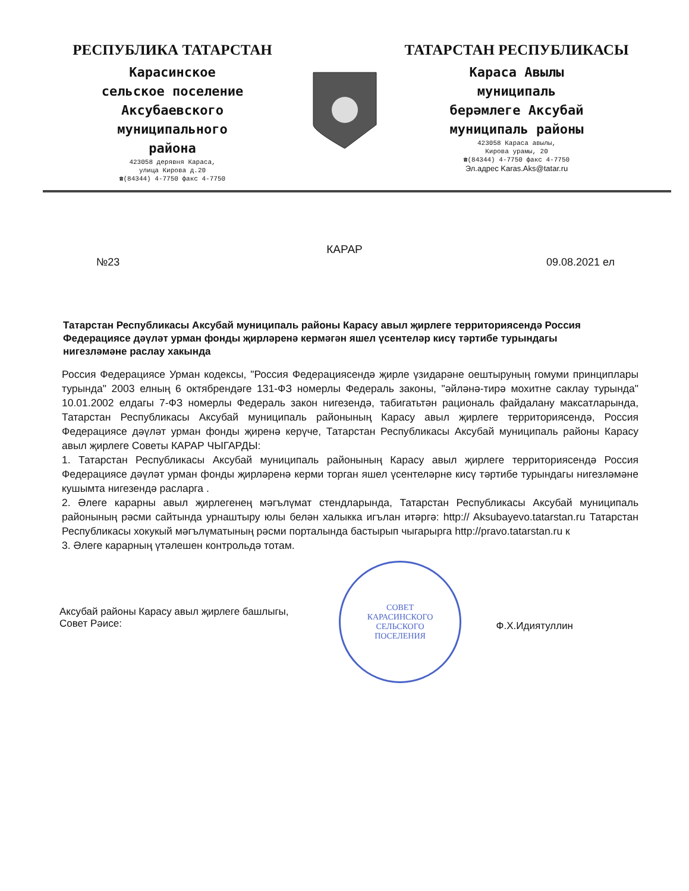РЕСПУБЛИКА ТАТАРСТАН
Карасинское
сельское поселение
Аксубаевского
муниципального
района
423058 дерявня Караса,
улица Кирова д.20
☎(84344) 4-7750 факс 4-7750
ТАТАРСТАН РЕСПУБЛИКАСЫ
Караса Авылы
муниципаль
берәмлеге Аксубай
муниципаль районы
423058 Караса авылы,
Кирова урамы, 20
☎(84344) 4-7750 факс 4-7750
Эл.адрес Karas.Aks@tatar.ru
КАРАР
№23 09.08.2021 ел
Татарстан Республикасы Аксубай муниципаль районы Карасу авыл җирлеге территориясендә Россия Федерациясе дәүләт урман фонды җирләренә кермәгән яшел үсентеләр кисү тәртибе турындагы нигезләмәне раслау хакында
Россия Федерациясе Урман кодексы, "Россия Федерациясендә җирле үзидарәне оештыруның гомуми принциплары турында" 2003 елның 6 октябрендәге 131-ФЗ номерлы Федераль законы, "әйләнә-тирә мохитне саклау турында" 10.01.2002 елдагы 7-ФЗ номерлы Федераль закон нигезендә, табигатьтән рациональ файдалану максатларында, Татарстан Республикасы Аксубай муниципаль районының Карасу авыл җирлеге территориясендә, Россия Федерациясе дәүләт урман фонды җиренә керүче, Татарстан Республикасы Аксубай муниципаль районы Карасу авыл җирлеге Советы КАРАР ЧЫГАРДЫ:
1. Татарстан Республикасы Аксубай муниципаль районының Карасу авыл җирлеге территориясендә Россия Федерациясе дәүләт урман фонды җирләренә керми торган яшел үсентеләрне кисү тәртибе турындагы нигезләмәне кушымта нигезендә расларга .
2. Әлеге карарны авыл җирлегенең мәгълүмат стендларында, Татарстан Республикасы Аксубай муниципаль районының рәсми сайтында урнаштыру юлы белән халыкка игълан итәргә: http:// Aksubayevo.tatarstan.ru Татарстан Республикасы хокукый мәгълүматының рәсми порталында бастырып чыгарырга http://pravo.tatarstan.ru к
3. Әлеге карарның үтәлешен контрольдә тотам.
Аксубай районы Карасу авыл җирлеге башлыгы,
Совет Рәисе: Ф.Х.Идиятуллин
СОВЕТ
КАРАСИНСКОГО
СЕЛЬСКОГО
ПОСЕЛЕНИЯ